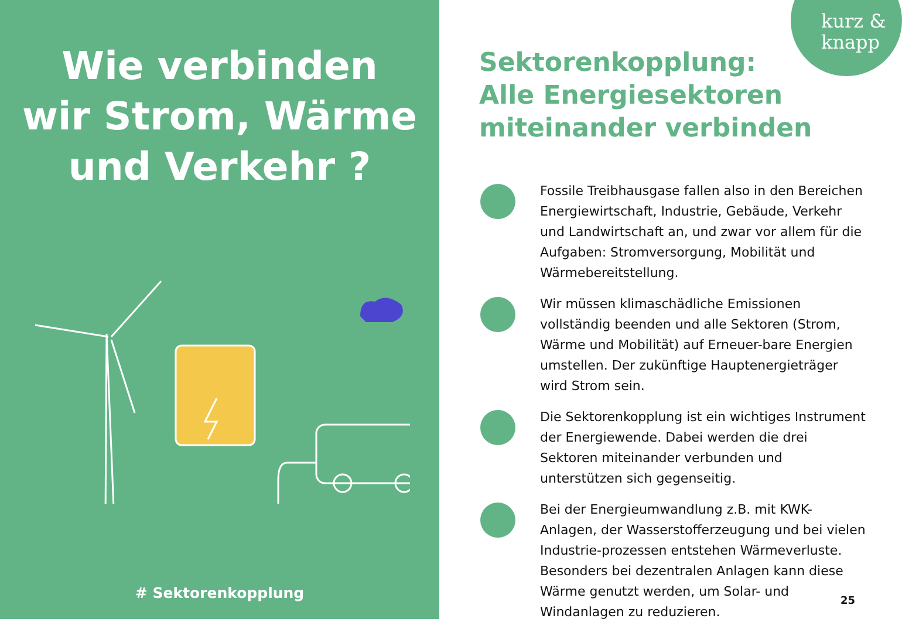Wie verbinden
wir Strom, Wärme
und Verkehr ?
# Sektorenkopplung
kurz &
knapp
Sektorenkopplung:
Alle Energiesektoren
miteinander verbinden
Fossile Treibhausgase fallen also in den Bereichen Energiewirtschaft, Industrie, Gebäude, Verkehr und Landwirtschaft an, und zwar vor allem für die Aufgaben: Stromversorgung, Mobilität und Wärmebereitstellung.
Wir müssen klimaschädliche Emissionen vollständig beenden und alle Sektoren (Strom, Wärme und Mobilität) auf Erneuer-bare Energien umstellen. Der zukünftige Hauptenergieträger wird Strom sein.
Die Sektorenkopplung ist ein wichtiges Instrument der Energiewende. Dabei werden die drei Sektoren miteinander verbunden und unterstützen sich gegenseitig.
Bei der Energieumwandlung z.B. mit KWK-Anlagen, der Wasserstofferzeugung und bei vielen Industrie-prozessen entstehen Wärmeverluste. Besonders bei dezentralen Anlagen kann diese Wärme genutzt werden, um Solar- und Windanlagen zu reduzieren.
25